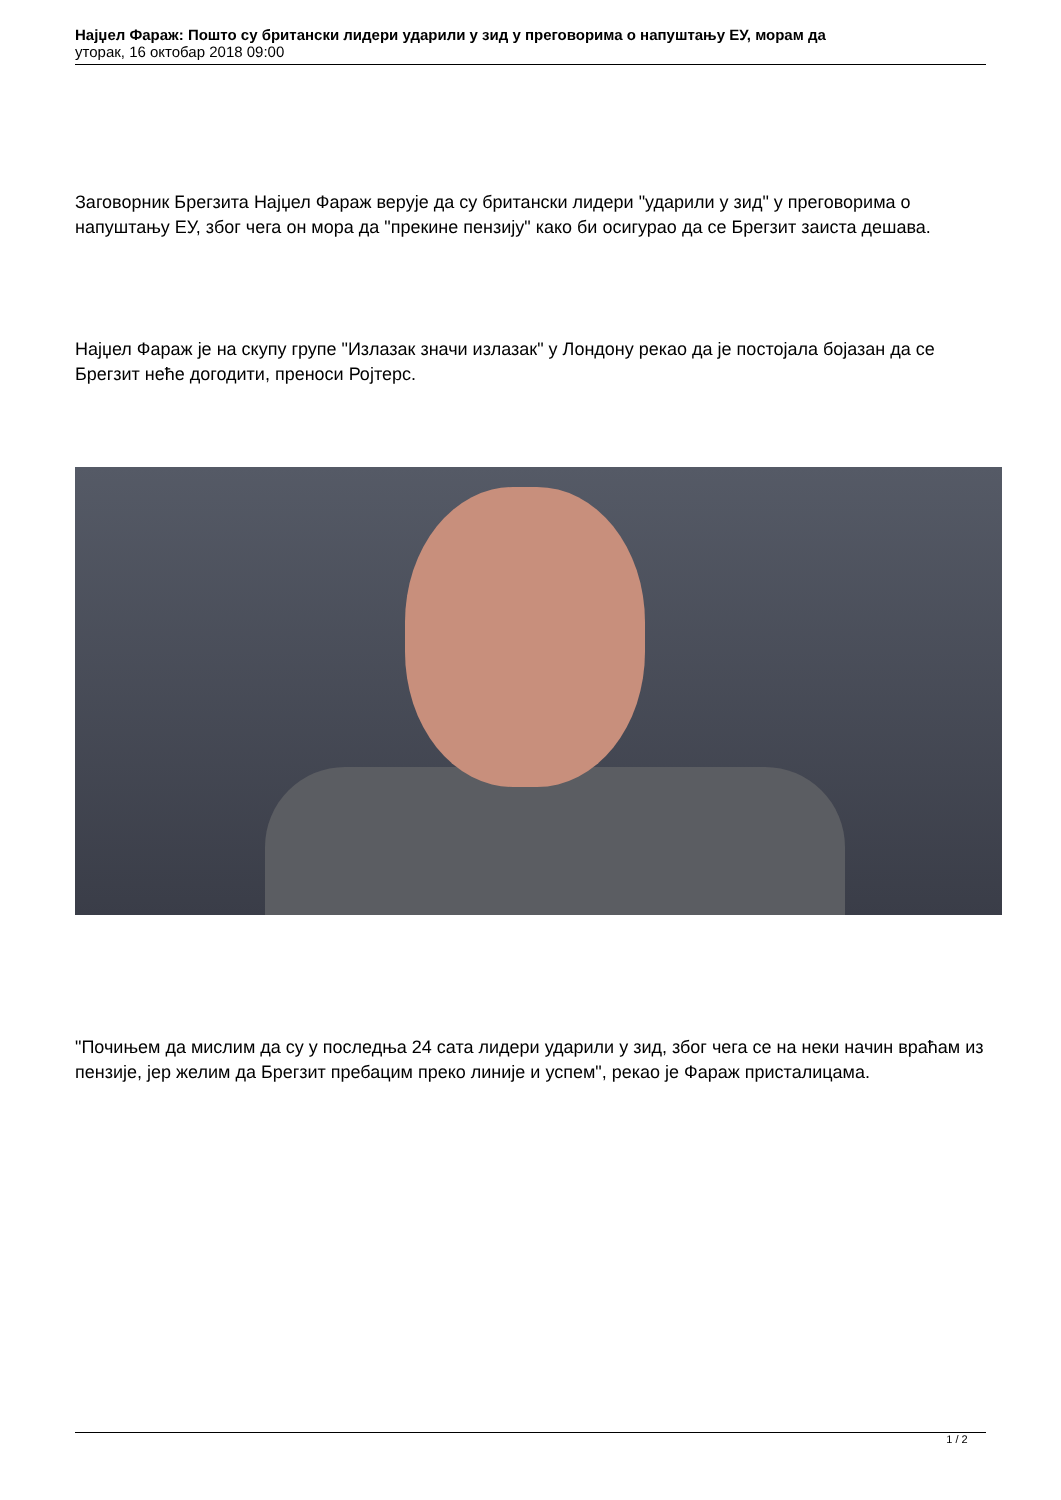Најџел Фараж: Пошто су британски лидери ударили у зид у преговорима о напуштању ЕУ, морам да
уторак, 16 октобар 2018 09:00
Заговорник Брегзита Најџел Фараж верује да су британски лидери "ударили у зид" у преговорима о напуштању ЕУ, због чега он мора да "прекине пензију" како би осигурао да се Брегзит заиста дешава.
Најџел Фараж је на скупу групе "Излазак значи излазак" у Лондону рекао да је постојала бојазан да се Брегзит неће догодити, преноси Ројтерс.
"Почињем да мислим да су у последња 24 сата лидери ударили у зид, због чега се на неки начин враћам из пензије, јер желим да Брегзит пребацим преко линије и успем", рекао је Фараж присталицама.
1 / 2